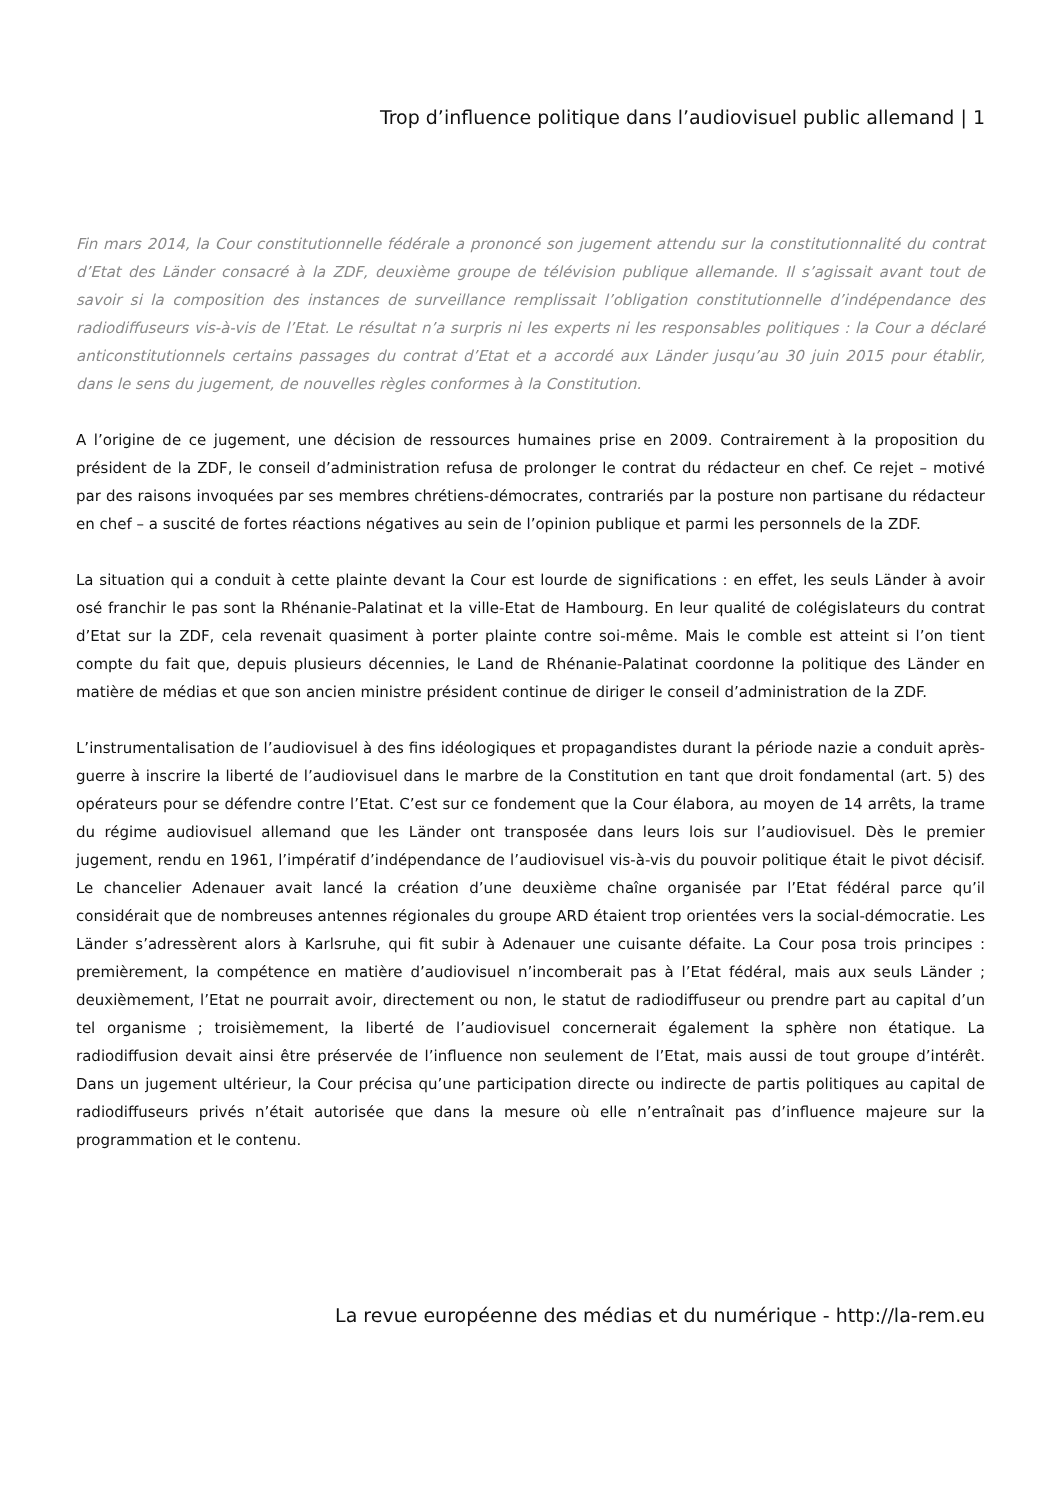Trop d’influence politique dans l’audiovisuel public allemand | 1
Fin mars 2014, la Cour constitutionnelle fédérale a prononcé son jugement attendu sur la constitutionnalité du contrat d’Etat des Länder consacré à la ZDF, deuxième groupe de télévision publique allemande. Il s’agissait avant tout de savoir si la composition des instances de surveillance remplissait l’obligation constitutionnelle d’indépendance des radiodiffuseurs vis-à-vis de l’Etat. Le résultat n’a surpris ni les experts ni les responsables politiques : la Cour a déclaré anticonstitutionnels certains passages du contrat d’Etat et a accordé aux Länder jusqu’au 30 juin 2015 pour établir, dans le sens du jugement, de nouvelles règles conformes à la Constitution.
A l’origine de ce jugement, une décision de ressources humaines prise en 2009. Contrairement à la proposition du président de la ZDF, le conseil d’administration refusa de prolonger le contrat du rédacteur en chef. Ce rejet – motivé par des raisons invoquées par ses membres chrétiens-démocrates, contrariés par la posture non partisane du rédacteur en chef – a suscité de fortes réactions négatives au sein de l’opinion publique et parmi les personnels de la ZDF.
La situation qui a conduit à cette plainte devant la Cour est lourde de significations : en effet, les seuls Länder à avoir osé franchir le pas sont la Rhénanie-Palatinat et la ville-Etat de Hambourg. En leur qualité de colégislateurs du contrat d’Etat sur la ZDF, cela revenait quasiment à porter plainte contre soi-même. Mais le comble est atteint si l’on tient compte du fait que, depuis plusieurs décennies, le Land de Rhénanie-Palatinat coordonne la politique des Länder en matière de médias et que son ancien ministre président continue de diriger le conseil d’administration de la ZDF.
L’instrumentalisation de l’audiovisuel à des fins idéologiques et propagandistes durant la période nazie a conduit après-guerre à inscrire la liberté de l’audiovisuel dans le marbre de la Constitution en tant que droit fondamental (art. 5) des opérateurs pour se défendre contre l’Etat. C’est sur ce fondement que la Cour élabora, au moyen de 14 arrêts, la trame du régime audiovisuel allemand que les Länder ont transposée dans leurs lois sur l’audiovisuel. Dès le premier jugement, rendu en 1961, l’impératif d’indépendance de l’audiovisuel vis-à-vis du pouvoir politique était le pivot décisif. Le chancelier Adenauer avait lancé la création d’une deuxième chaîne organisée par l’Etat fédéral parce qu’il considérait que de nombreuses antennes régionales du groupe ARD étaient trop orientées vers la social-démocratie. Les Länder s’adressèrent alors à Karlsruhe, qui fit subir à Adenauer une cuisante défaite. La Cour posa trois principes : premièrement, la compétence en matière d’audiovisuel n’incomberait pas à l’Etat fédéral, mais aux seuls Länder ; deuxièmement, l’Etat ne pourrait avoir, directement ou non, le statut de radiodiffuseur ou prendre part au capital d’un tel organisme ; troisièmement, la liberté de l’audiovisuel concernerait également la sphère non étatique. La radiodiffusion devait ainsi être préservée de l’influence non seulement de l’Etat, mais aussi de tout groupe d’intérêt. Dans un jugement ultérieur, la Cour précisa qu’une participation directe ou indirecte de partis politiques au capital de radiodiffuseurs privés n’était autorisée que dans la mesure où elle n’entraînait pas d’influence majeure sur la programmation et le contenu.
La revue européenne des médias et du numérique - http://la-rem.eu